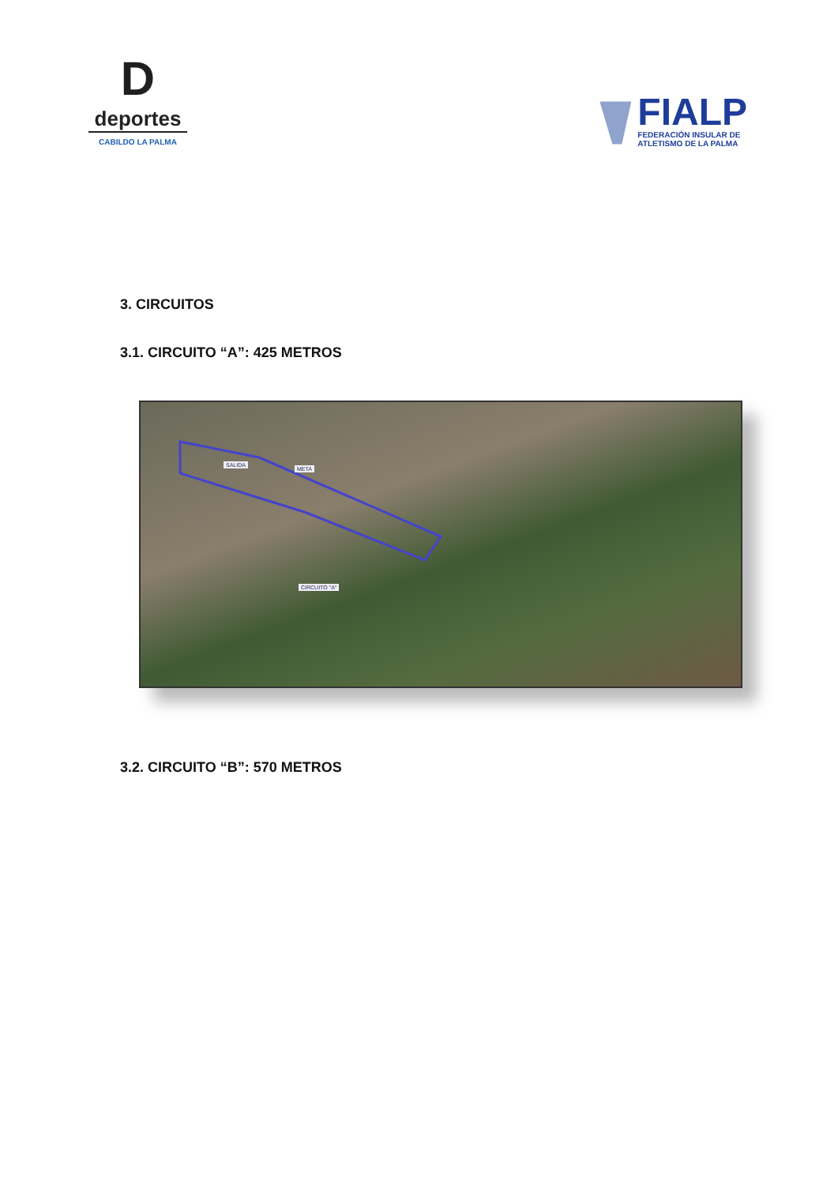D
deportes
CABILDO LA PALMA
FIALP
FEDERACIÓN INSULAR DE
ATLETISMO DE LA PALMA
3. CIRCUITOS
3.1. CIRCUITO “A”: 425 METROS
SALIDA
META
CIRCUITO "A"
3.2. CIRCUITO “B”: 570 METROS